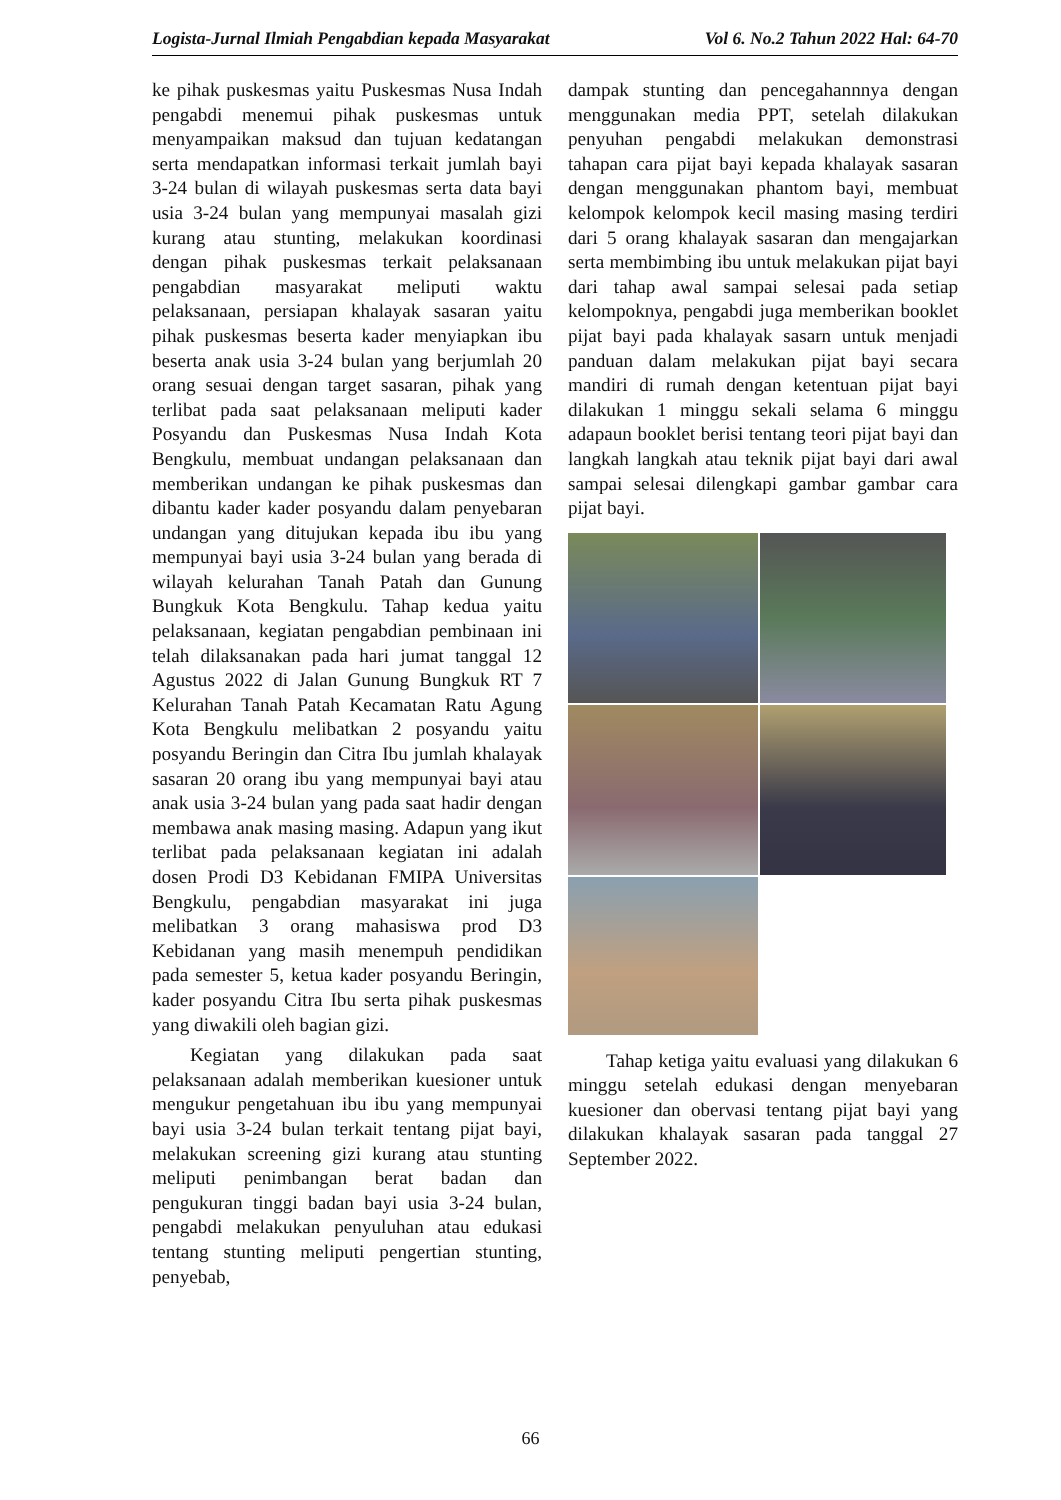Logista-Jurnal Ilmiah Pengabdian kepada Masyarakat Vol 6. No.2 Tahun 2022 Hal: 64-70
ke pihak puskesmas yaitu Puskesmas Nusa Indah pengabdi menemui pihak puskesmas untuk menyampaikan maksud dan tujuan kedatangan serta mendapatkan informasi terkait jumlah bayi 3-24 bulan di wilayah puskesmas serta data bayi usia 3-24 bulan yang mempunyai masalah gizi kurang atau stunting, melakukan koordinasi dengan pihak puskesmas terkait pelaksanaan pengabdian masyarakat meliputi waktu pelaksanaan, persiapan khalayak sasaran yaitu pihak puskesmas beserta kader menyiapkan ibu beserta anak usia 3-24 bulan yang berjumlah 20 orang sesuai dengan target sasaran, pihak yang terlibat pada saat pelaksanaan meliputi kader Posyandu dan Puskesmas Nusa Indah Kota Bengkulu, membuat undangan pelaksanaan dan memberikan undangan ke pihak puskesmas dan dibantu kader kader posyandu dalam penyebaran undangan yang ditujukan kepada ibu ibu yang mempunyai bayi usia 3-24 bulan yang berada di wilayah kelurahan Tanah Patah dan Gunung Bungkuk Kota Bengkulu. Tahap kedua yaitu pelaksanaan, kegiatan pengabdian pembinaan ini telah dilaksanakan pada hari jumat tanggal 12 Agustus 2022 di Jalan Gunung Bungkuk RT 7 Kelurahan Tanah Patah Kecamatan Ratu Agung Kota Bengkulu melibatkan 2 posyandu yaitu posyandu Beringin dan Citra Ibu jumlah khalayak sasaran 20 orang ibu yang mempunyai bayi atau anak usia 3-24 bulan yang pada saat hadir dengan membawa anak masing masing. Adapun yang ikut terlibat pada pelaksanaan kegiatan ini adalah dosen Prodi D3 Kebidanan FMIPA Universitas Bengkulu, pengabdian masyarakat ini juga melibatkan 3 orang mahasiswa prod D3 Kebidanan yang masih menempuh pendidikan pada semester 5, ketua kader posyandu Beringin, kader posyandu Citra Ibu serta pihak puskesmas yang diwakili oleh bagian gizi.
Kegiatan yang dilakukan pada saat pelaksanaan adalah memberikan kuesioner untuk mengukur pengetahuan ibu ibu yang mempunyai bayi usia 3-24 bulan terkait tentang pijat bayi, melakukan screening gizi kurang atau stunting meliputi penimbangan berat badan dan pengukuran tinggi badan bayi usia 3-24 bulan, pengabdi melakukan penyuluhan atau edukasi tentang stunting meliputi pengertian stunting, penyebab,
dampak stunting dan pencegahannnya dengan menggunakan media PPT, setelah dilakukan penyuhan pengabdi melakukan demonstrasi tahapan cara pijat bayi kepada khalayak sasaran dengan menggunakan phantom bayi, membuat kelompok kelompok kecil masing masing terdiri dari 5 orang khalayak sasaran dan mengajarkan serta membimbing ibu untuk melakukan pijat bayi dari tahap awal sampai selesai pada setiap kelompoknya, pengabdi juga memberikan booklet pijat bayi pada khalayak sasarn untuk menjadi panduan dalam melakukan pijat bayi secara mandiri di rumah dengan ketentuan pijat bayi dilakukan 1 minggu sekali selama 6 minggu adapaun booklet berisi tentang teori pijat bayi dan langkah langkah atau teknik pijat bayi dari awal sampai selesai dilengkapi gambar gambar cara pijat bayi.
Tahap ketiga yaitu evaluasi yang dilakukan 6 minggu setelah edukasi dengan menyebaran kuesioner dan obervasi tentang pijat bayi yang dilakukan khalayak sasaran pada tanggal 27 September 2022.
66